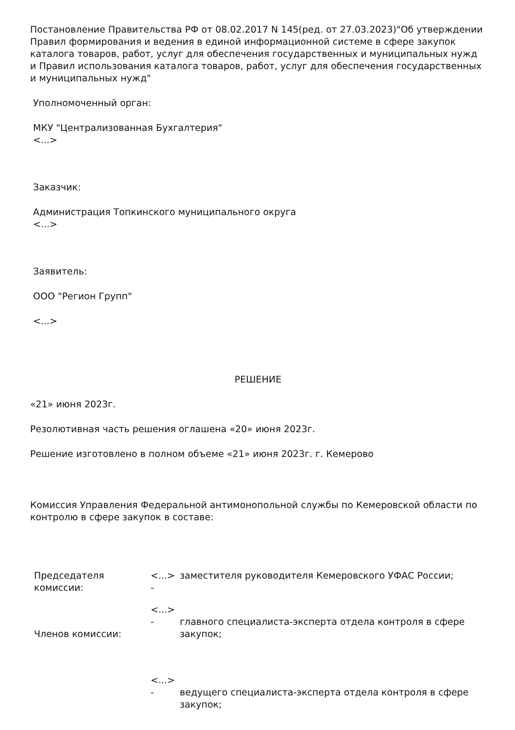Постановление Правительства РФ от 08.02.2017 N 145(ред. от 27.03.2023)"Об утверждении Правил формирования и ведения в единой информационной системе в сфере закупок каталога товаров, работ, услуг для обеспечения государственных и муниципальных нужд и Правил использования каталога товаров, работ, услуг для обеспечения государственных и муниципальных нужд"
Уполномоченный орган:
МКУ "Централизованная Бухгалтерия"
<...>
Заказчик:
Администрация Топкинского муниципального округа
<...>
Заявитель:
ООО "Регион Групп"
<...>
РЕШЕНИЕ
«21» июня 2023г.
Резолютивная часть решения оглашена «20» июня 2023г.
Решение изготовлено в полном объеме «21» июня 2023г. г. Кемерово
Комиссия Управления Федеральной антимонопольной службы по Кемеровской области по контролю в сфере закупок в составе:
| Председателя комиссии: | <...> - | заместителя руководителя Кемеровского УФАС России; |
| Членов комиссии: | <...> - | главного специалиста-эксперта отдела контроля в сфере закупок; |
| | <...> - | ведущего специалиста-эксперта отдела контроля в сфере закупок; |